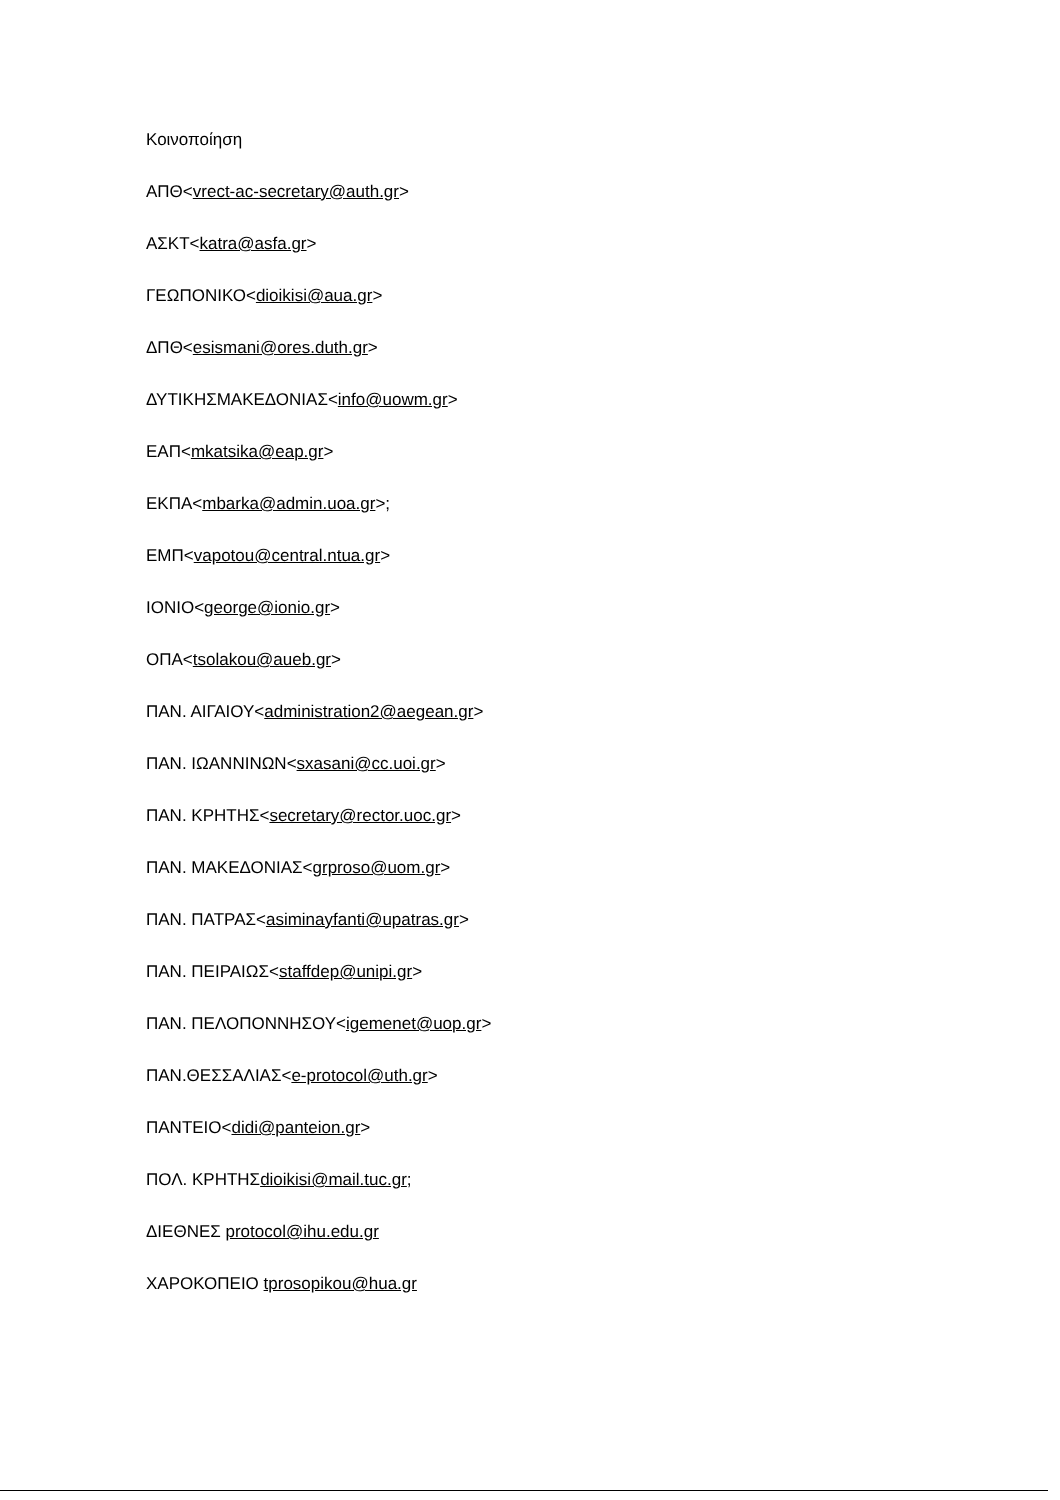Κοινοποίηση
ΑΠΘ<vrect-ac-secretary@auth.gr>
ΑΣΚΤ<katra@asfa.gr>
ΓΕΩΠΟΝΙΚΟ<dioikisi@aua.gr>
ΔΠΘ<esismani@ores.duth.gr>
ΔΥΤΙΚΗΣΜΑΚΕΔΟΝΙΑΣ<info@uowm.gr>
ΕΑΠ<mkatsika@eap.gr>
ΕΚΠΑ<mbarka@admin.uoa.gr>;
ΕΜΠ<vapotou@central.ntua.gr>
ΙΟΝΙΟ<george@ionio.gr>
ΟΠΑ<tsolakou@aueb.gr>
ΠΑΝ. ΑΙΓΑΙΟΥ<administration2@aegean.gr>
ΠΑΝ. ΙΩΑΝΝΙΝΩΝ<sxasani@cc.uoi.gr>
ΠΑΝ. ΚΡΗΤΗΣ<secretary@rector.uoc.gr>
ΠΑΝ. ΜΑΚΕΔΟΝΙΑΣ<grproso@uom.gr>
ΠΑΝ. ΠΑΤΡΑΣ<asiminayfanti@upatras.gr>
ΠΑΝ. ΠΕΙΡΑΙΩΣ<staffdep@unipi.gr>
ΠΑΝ. ΠΕΛΟΠΟΝΝΗΣΟΥ<igemenet@uop.gr>
ΠΑΝ.ΘΕΣΣΑΛΙΑΣ<e-protocol@uth.gr>
ΠΑΝΤΕΙΟ<didi@panteion.gr>
ΠΟΛ. ΚΡΗΤΗΣdioikisi@mail.tuc.gr;
ΔΙΕΘΝΕΣ protocol@ihu.edu.gr
ΧΑΡΟΚΟΠΕΙΟ tprosopikou@hua.gr